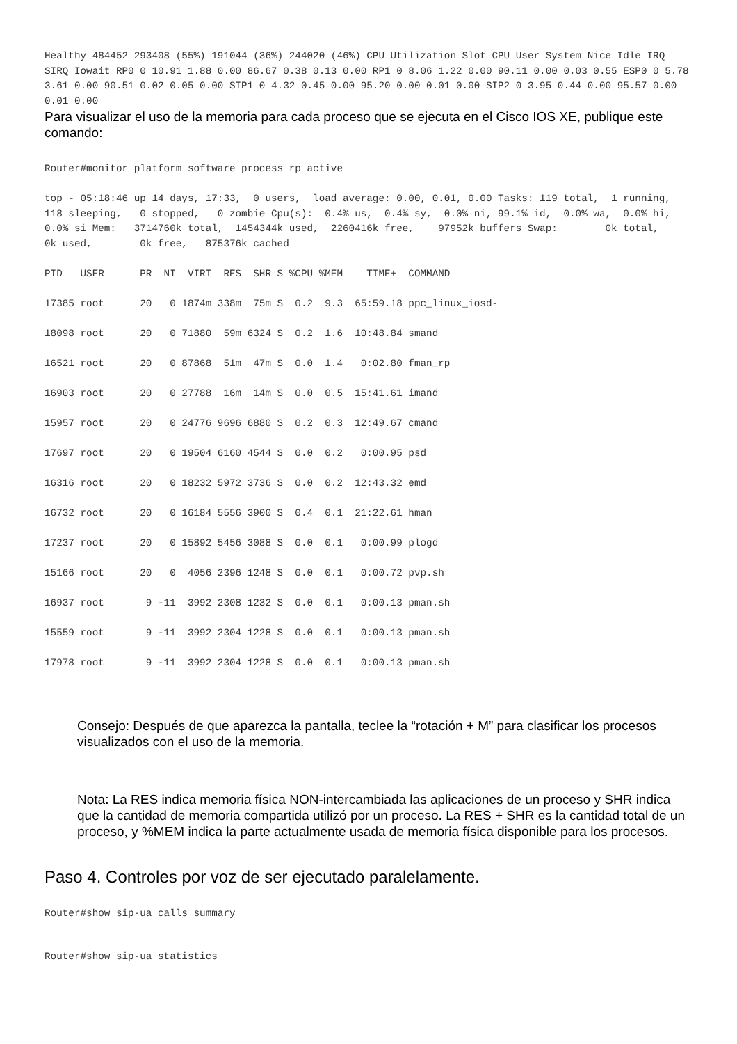Healthy 484452 293408 (55%) 191044 (36%) 244020 (46%) CPU Utilization Slot CPU User System Nice Idle IRQ SIRQ Iowait RP0 0 10.91 1.88 0.00 86.67 0.38 0.13 0.00 RP1 0 8.06 1.22 0.00 90.11 0.00 0.03 0.55 ESP0 0 5.78 3.61 0.00 90.51 0.02 0.05 0.00 SIP1 0 4.32 0.45 0.00 95.20 0.00 0.01 0.00 SIP2 0 3.95 0.44 0.00 95.57 0.00 0.01 0.00
Para visualizar el uso de la memoria para cada proceso que se ejecuta en el Cisco IOS XE, publique este comando:
Router#monitor platform software process rp active
top - 05:18:46 up 14 days, 17:33, 0 users, load average: 0.00, 0.01, 0.00 Tasks: 119 total, 1 running, 118 sleeping, 0 stopped, 0 zombie Cpu(s): 0.4% us, 0.4% sy, 0.0% ni, 99.1% id, 0.0% wa, 0.0% hi, 0.0% si Mem: 3714760k total, 1454344k used, 2260416k free, 97952k buffers Swap: 0k total, 0k used, 0k free, 875376k cached
PID USER PR NI VIRT RES SHR S %CPU %MEM TIME+ COMMAND
17385 root 20 0 1874m 338m 75m S 0.2 9.3 65:59.18 ppc_linux_iosd-
18098 root 20 0 71880 59m 6324 S 0.2 1.6 10:48.84 smand
16521 root 20 0 87868 51m 47m S 0.0 1.4 0:02.80 fman_rp
16903 root 20 0 27788 16m 14m S 0.0 0.5 15:41.61 imand
15957 root 20 0 24776 9696 6880 S 0.2 0.3 12:49.67 cmand
17697 root 20 0 19504 6160 4544 S 0.0 0.2 0:00.95 psd
16316 root 20 0 18232 5972 3736 S 0.0 0.2 12:43.32 emd
16732 root 20 0 16184 5556 3900 S 0.4 0.1 21:22.61 hman
17237 root 20 0 15892 5456 3088 S 0.0 0.1 0:00.99 plogd
15166 root 20 0 4056 2396 1248 S 0.0 0.1 0:00.72 pvp.sh
16937 root 9 -11 3992 2308 1232 S 0.0 0.1 0:00.13 pman.sh
15559 root 9 -11 3992 2304 1228 S 0.0 0.1 0:00.13 pman.sh
17978 root 9 -11 3992 2304 1228 S 0.0 0.1 0:00.13 pman.sh
Consejo: Después de que aparezca la pantalla, teclee la “rotación + M” para clasificar los procesos visualizados con el uso de la memoria.
Nota: La RES indica memoria física NON-intercambiada las aplicaciones de un proceso y SHR indica que la cantidad de memoria compartida utilizó por un proceso. La RES + SHR es la cantidad total de un proceso, y %MEM indica la parte actualmente usada de memoria física disponible para los procesos.
Paso 4. Controles por voz de ser ejecutado paralelamente.
Router#show sip-ua calls summary
Router#show sip-ua statistics